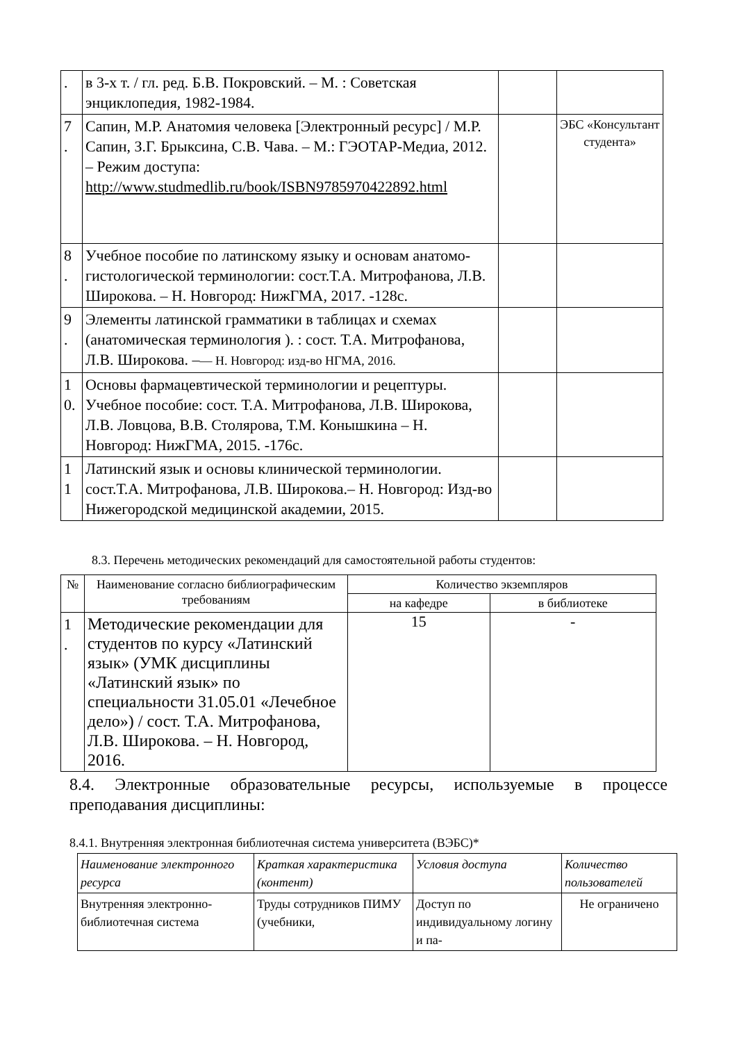| . | в 3-х т. / гл. ред. Б.В. Покровский. – М. : Советская энциклопедия, 1982-1984. | | |
| 7 . | Сапин, М.Р. Анатомия человека [Электронный ресурс] / М.Р. Сапин, З.Г. Брыксина, С.В. Чава. – М.: ГЭОТАР-Медиа, 2012. – Режим доступа: http://www.studmedlib.ru/book/ISBN9785970422892.html | | ЭБС «Консультант студента» |
| 8 . | Учебное пособие по латинскому языку и основам анатомо-гистологической терминологии: сост.Т.А. Митрофанова, Л.В. Широкова. – Н. Новгород: НижГМА, 2017. -128с. | | |
| 9 . | Элементы латинской грамматики в таблицах и схемах (анатомическая терминология ). : сост. Т.А. Митрофанова, Л.В. Широкова. – — Н. Новгород: изд-во НГМА, 2016. | | |
| 1 0. | Основы фармацевтической терминологии и рецептуры. Учебное пособие: сост. Т.А. Митрофанова, Л.В. Широкова, Л.В. Ловцова, В.В. Столярова, Т.М. Конышкина – Н. Новгород: НижГМА, 2015. -176с. | | |
| 1 1 | Латинский язык и основы клинической терминологии. сост.Т.А. Митрофанова, Л.В. Широкова.– Н. Новгород: Изд-во Нижегородской медицинской академии, 2015. | | |
8.3. Перечень методических рекомендаций для самостоятельной работы студентов:
| № | Наименование согласно библиографическим требованиям | Количество экземпляров | |
| --- | --- | --- | --- |
| | | на кафедре | в библиотеке |
| 1 . | Методические рекомендации для студентов по курсу «Латинский язык» (УМК дисциплины «Латинский язык» по специальности 31.05.01 «Лечебное дело») / сост. Т.А. Митрофанова, Л.В. Широкова. – Н. Новгород, 2016. | 15 | - |
8.4. Электронные образовательные ресурсы, используемые в процессе преподавания дисциплины:
8.4.1. Внутренняя электронная библиотечная система университета (ВЭБС)*
| Наименование электронного ресурса | Краткая характеристика (контент) | Условия доступа | Количество пользователей |
| Внутренняя электронно-библиотечная система | Труды сотрудников ПИМУ (учебники, | Доступ по индивидуальному логину и па- | Не ограничено |